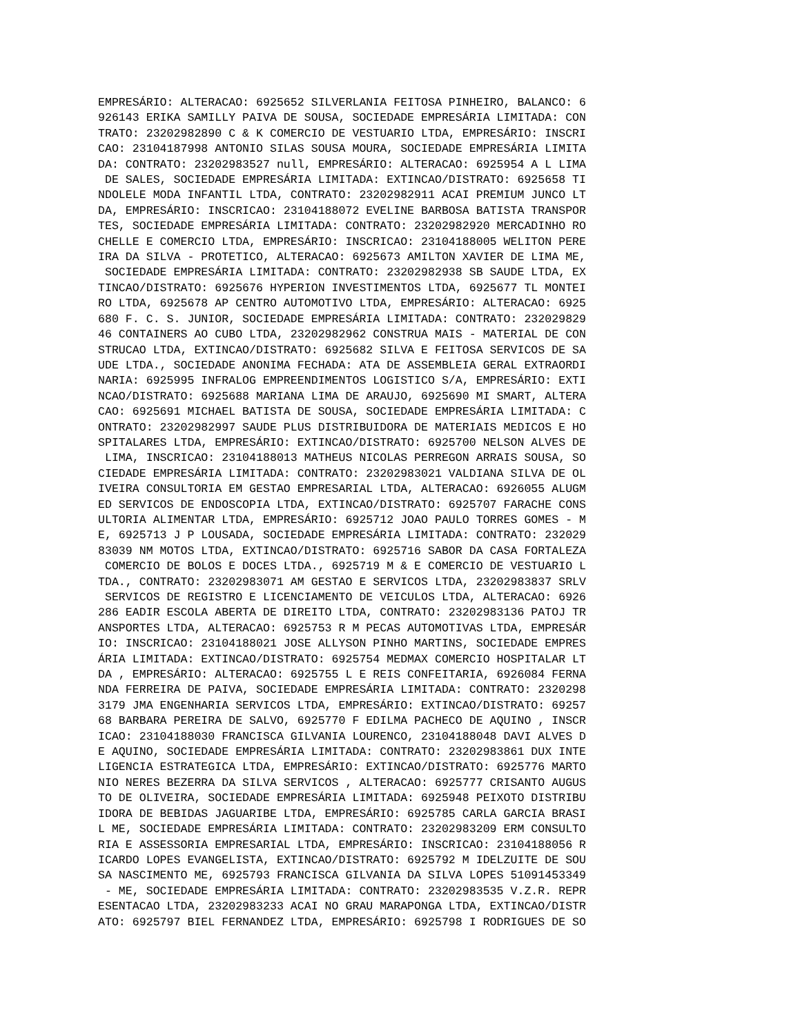EMPRESÁRIO: ALTERACAO: 6925652 SILVERLANIA FEITOSA PINHEIRO, BALANCO: 6
926143 ERIKA SAMILLY PAIVA DE SOUSA, SOCIEDADE EMPRESÁRIA LIMITADA: CON
TRATO: 23202982890 C & K COMERCIO DE VESTUARIO LTDA, EMPRESÁRIO: INSCRI
CAO: 23104187998 ANTONIO SILAS SOUSA MOURA, SOCIEDADE EMPRESÁRIA LIMITA
DA: CONTRATO: 23202983527 null, EMPRESÁRIO: ALTERACAO: 6925954 A L LIMA
 DE SALES, SOCIEDADE EMPRESÁRIA LIMITADA: EXTINCAO/DISTRATO: 6925658 TI
NDOLELE MODA INFANTIL LTDA, CONTRATO: 23202982911 ACAI PREMIUM JUNCO LT
DA, EMPRESÁRIO: INSCRICAO: 23104188072 EVELINE BARBOSA BATISTA TRANSPOR
TES, SOCIEDADE EMPRESÁRIA LIMITADA: CONTRATO: 23202982920 MERCADINHO RO
CHELLE E COMERCIO LTDA, EMPRESÁRIO: INSCRICAO: 23104188005 WELITON PERE
IRA DA SILVA - PROTETICO, ALTERACAO: 6925673 AMILTON XAVIER DE LIMA ME,
 SOCIEDADE EMPRESÁRIA LIMITADA: CONTRATO: 23202982938 SB SAUDE LTDA, EX
TINCAO/DISTRATO: 6925676 HYPERION INVESTIMENTOS LTDA, 6925677 TL MONTEI
RO LTDA, 6925678 AP CENTRO AUTOMOTIVO LTDA, EMPRESÁRIO: ALTERACAO: 6925
680 F. C. S. JUNIOR, SOCIEDADE EMPRESÁRIA LIMITADA: CONTRATO: 232029829
46 CONTAINERS AO CUBO LTDA, 23202982962 CONSTRUA MAIS - MATERIAL DE CON
STRUCAO LTDA, EXTINCAO/DISTRATO: 6925682 SILVA E FEITOSA SERVICOS DE SA
UDE LTDA., SOCIEDADE ANONIMA FECHADA: ATA DE ASSEMBLEIA GERAL EXTRAORDI
NARIA: 6925995 INFRALOG EMPREENDIMENTOS LOGISTICO S/A, EMPRESÁRIO: EXTI
NCAO/DISTRATO: 6925688 MARIANA LIMA DE ARAUJO, 6925690 MI SMART, ALTERA
CAO: 6925691 MICHAEL BATISTA DE SOUSA, SOCIEDADE EMPRESÁRIA LIMITADA: C
ONTRATO: 23202982997 SAUDE PLUS DISTRIBUIDORA DE MATERIAIS MEDICOS E HO
SPITALARES LTDA, EMPRESÁRIO: EXTINCAO/DISTRATO: 6925700 NELSON ALVES DE
 LIMA, INSCRICAO: 23104188013 MATHEUS NICOLAS PERREGON ARRAIS SOUSA, SO
CIEDADE EMPRESÁRIA LIMITADA: CONTRATO: 23202983021 VALDIANA SILVA DE OL
IVEIRA CONSULTORIA EM GESTAO EMPRESARIAL LTDA, ALTERACAO: 6926055 ALUGM
ED SERVICOS DE ENDOSCOPIA LTDA, EXTINCAO/DISTRATO: 6925707 FARACHE CONS
ULTORIA ALIMENTAR LTDA, EMPRESÁRIO: 6925712 JOAO PAULO TORRES GOMES - M
E, 6925713 J P LOUSADA, SOCIEDADE EMPRESÁRIA LIMITADA: CONTRATO: 232029
83039 NM MOTOS LTDA, EXTINCAO/DISTRATO: 6925716 SABOR DA CASA FORTALEZA
 COMERCIO DE BOLOS E DOCES LTDA., 6925719 M & E COMERCIO DE VESTUARIO L
TDA., CONTRATO: 23202983071 AM GESTAO E SERVICOS LTDA, 23202983837 SRLV
 SERVICOS DE REGISTRO E LICENCIAMENTO DE VEICULOS LTDA, ALTERACAO: 6926
286 EADIR ESCOLA ABERTA DE DIREITO LTDA, CONTRATO: 23202983136 PATOJ TR
ANSPORTES LTDA, ALTERACAO: 6925753 R M PECAS AUTOMOTIVAS LTDA, EMPRESÁR
IO: INSCRICAO: 23104188021 JOSE ALLYSON PINHO MARTINS, SOCIEDADE EMPRES
ÁRIA LIMITADA: EXTINCAO/DISTRATO: 6925754 MEDMAX COMERCIO HOSPITALAR LT
DA , EMPRESÁRIO: ALTERACAO: 6925755 L E REIS CONFEITARIA, 6926084 FERNA
NDA FERREIRA DE PAIVA, SOCIEDADE EMPRESÁRIA LIMITADA: CONTRATO: 2320298
3179 JMA ENGENHARIA SERVICOS LTDA, EMPRESÁRIO: EXTINCAO/DISTRATO: 69257
68 BARBARA PEREIRA DE SALVO, 6925770 F EDILMA PACHECO DE AQUINO , INSCR
ICAO: 23104188030 FRANCISCA GILVANIA LOURENCO, 23104188048 DAVI ALVES D
E AQUINO, SOCIEDADE EMPRESÁRIA LIMITADA: CONTRATO: 23202983861 DUX INTE
LIGENCIA ESTRATEGICA LTDA, EMPRESÁRIO: EXTINCAO/DISTRATO: 6925776 MARTO
NIO NERES BEZERRA DA SILVA SERVICOS , ALTERACAO: 6925777 CRISANTO AUGUS
TO DE OLIVEIRA, SOCIEDADE EMPRESÁRIA LIMITADA: 6925948 PEIXOTO DISTRIBU
IDORA DE BEBIDAS JAGUARIBE LTDA, EMPRESÁRIO: 6925785 CARLA GARCIA BRASI
L ME, SOCIEDADE EMPRESÁRIA LIMITADA: CONTRATO: 23202983209 ERM CONSULTO
RIA E ASSESSORIA EMPRESARIAL LTDA, EMPRESÁRIO: INSCRICAO: 23104188056 R
ICARDO LOPES EVANGELISTA, EXTINCAO/DISTRATO: 6925792 M IDELZUITE DE SOU
SA NASCIMENTO ME, 6925793 FRANCISCA GILVANIA DA SILVA LOPES 51091453349
 - ME, SOCIEDADE EMPRESÁRIA LIMITADA: CONTRATO: 23202983535 V.Z.R. REPR
ESENTACAO LTDA, 23202983233 ACAI NO GRAU MARAPONGA LTDA, EXTINCAO/DISTR
ATO: 6925797 BIEL FERNANDEZ LTDA, EMPRESÁRIO: 6925798 I RODRIGUES DE SO